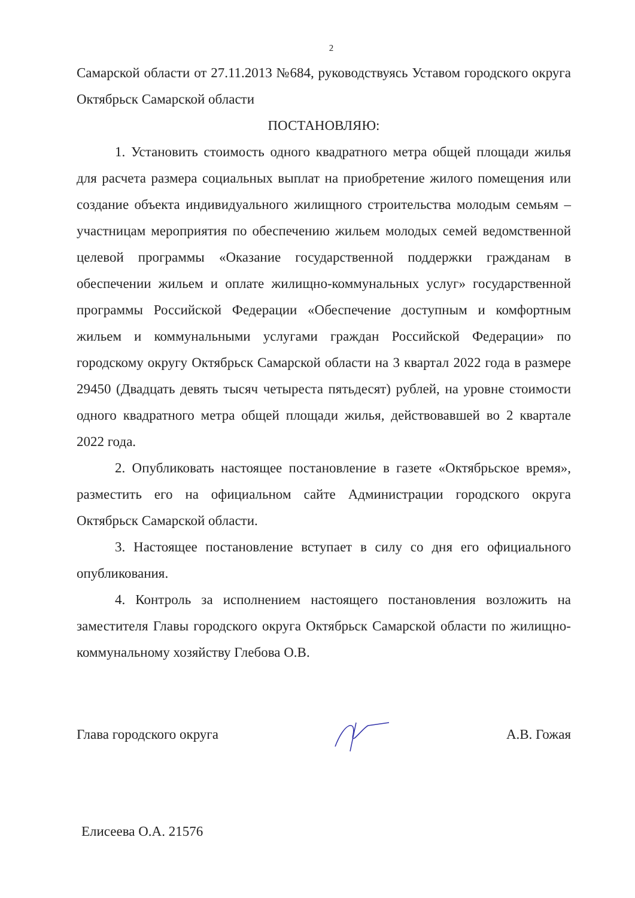2
Самарской области от 27.11.2013 №684, руководствуясь Уставом городского округа Октябрьск Самарской области
ПОСТАНОВЛЯЮ:
1. Установить стоимость одного квадратного метра общей площади жилья для расчета размера социальных выплат на приобретение жилого помещения или создание объекта индивидуального жилищного строительства молодым семьям – участницам мероприятия по обеспечению жильем молодых семей ведомственной целевой программы «Оказание государственной поддержки гражданам в обеспечении жильем и оплате жилищно-коммунальных услуг» государственной программы Российской Федерации «Обеспечение доступным и комфортным жильем и коммунальными услугами граждан Российской Федерации» по городскому округу Октябрьск Самарской области на 3 квартал 2022 года в размере 29450 (Двадцать девять тысяч четыреста пятьдесят) рублей, на уровне стоимости одного квадратного метра общей площади жилья, действовавшей во 2 квартале 2022 года.
2. Опубликовать настоящее постановление в газете «Октябрьское время», разместить его на официальном сайте Администрации городского округа Октябрьск Самарской области.
3. Настоящее постановление вступает в силу со дня его официального опубликования.
4. Контроль за исполнением настоящего постановления возложить на заместителя Главы городского округа Октябрьск Самарской области по жилищно-коммунальному хозяйству Глебова О.В.
Глава городского округа А.В. Гожая
Елисеева О.А. 21576